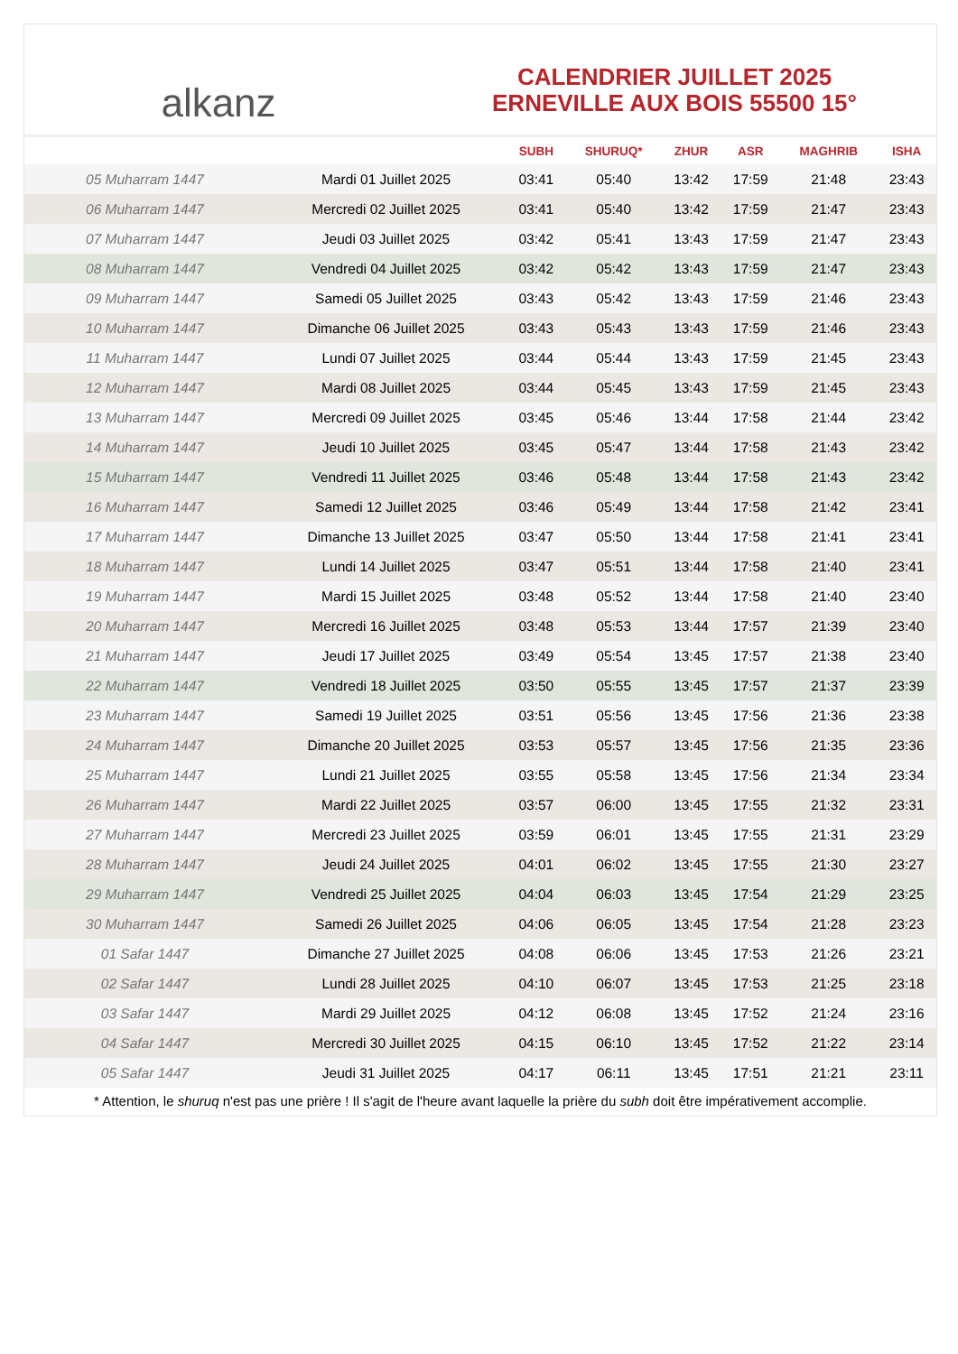alkanz
CALENDRIER JUILLET 2025
ERNEVILLE AUX BOIS 55500 15°
| | | SUBH | SHURUQ* | ZHUR | ASR | MAGHRIB | ISHA |
| --- | --- | --- | --- | --- | --- | --- | --- |
| 05 Muharram 1447 | Mardi 01 Juillet 2025 | 03:41 | 05:40 | 13:42 | 17:59 | 21:48 | 23:43 |
| 06 Muharram 1447 | Mercredi 02 Juillet 2025 | 03:41 | 05:40 | 13:42 | 17:59 | 21:47 | 23:43 |
| 07 Muharram 1447 | Jeudi 03 Juillet 2025 | 03:42 | 05:41 | 13:43 | 17:59 | 21:47 | 23:43 |
| 08 Muharram 1447 | Vendredi 04 Juillet 2025 | 03:42 | 05:42 | 13:43 | 17:59 | 21:47 | 23:43 |
| 09 Muharram 1447 | Samedi 05 Juillet 2025 | 03:43 | 05:42 | 13:43 | 17:59 | 21:46 | 23:43 |
| 10 Muharram 1447 | Dimanche 06 Juillet 2025 | 03:43 | 05:43 | 13:43 | 17:59 | 21:46 | 23:43 |
| 11 Muharram 1447 | Lundi 07 Juillet 2025 | 03:44 | 05:44 | 13:43 | 17:59 | 21:45 | 23:43 |
| 12 Muharram 1447 | Mardi 08 Juillet 2025 | 03:44 | 05:45 | 13:43 | 17:59 | 21:45 | 23:43 |
| 13 Muharram 1447 | Mercredi 09 Juillet 2025 | 03:45 | 05:46 | 13:44 | 17:58 | 21:44 | 23:42 |
| 14 Muharram 1447 | Jeudi 10 Juillet 2025 | 03:45 | 05:47 | 13:44 | 17:58 | 21:43 | 23:42 |
| 15 Muharram 1447 | Vendredi 11 Juillet 2025 | 03:46 | 05:48 | 13:44 | 17:58 | 21:43 | 23:42 |
| 16 Muharram 1447 | Samedi 12 Juillet 2025 | 03:46 | 05:49 | 13:44 | 17:58 | 21:42 | 23:41 |
| 17 Muharram 1447 | Dimanche 13 Juillet 2025 | 03:47 | 05:50 | 13:44 | 17:58 | 21:41 | 23:41 |
| 18 Muharram 1447 | Lundi 14 Juillet 2025 | 03:47 | 05:51 | 13:44 | 17:58 | 21:40 | 23:41 |
| 19 Muharram 1447 | Mardi 15 Juillet 2025 | 03:48 | 05:52 | 13:44 | 17:58 | 21:40 | 23:40 |
| 20 Muharram 1447 | Mercredi 16 Juillet 2025 | 03:48 | 05:53 | 13:44 | 17:57 | 21:39 | 23:40 |
| 21 Muharram 1447 | Jeudi 17 Juillet 2025 | 03:49 | 05:54 | 13:45 | 17:57 | 21:38 | 23:40 |
| 22 Muharram 1447 | Vendredi 18 Juillet 2025 | 03:50 | 05:55 | 13:45 | 17:57 | 21:37 | 23:39 |
| 23 Muharram 1447 | Samedi 19 Juillet 2025 | 03:51 | 05:56 | 13:45 | 17:56 | 21:36 | 23:38 |
| 24 Muharram 1447 | Dimanche 20 Juillet 2025 | 03:53 | 05:57 | 13:45 | 17:56 | 21:35 | 23:36 |
| 25 Muharram 1447 | Lundi 21 Juillet 2025 | 03:55 | 05:58 | 13:45 | 17:56 | 21:34 | 23:34 |
| 26 Muharram 1447 | Mardi 22 Juillet 2025 | 03:57 | 06:00 | 13:45 | 17:55 | 21:32 | 23:31 |
| 27 Muharram 1447 | Mercredi 23 Juillet 2025 | 03:59 | 06:01 | 13:45 | 17:55 | 21:31 | 23:29 |
| 28 Muharram 1447 | Jeudi 24 Juillet 2025 | 04:01 | 06:02 | 13:45 | 17:55 | 21:30 | 23:27 |
| 29 Muharram 1447 | Vendredi 25 Juillet 2025 | 04:04 | 06:03 | 13:45 | 17:54 | 21:29 | 23:25 |
| 30 Muharram 1447 | Samedi 26 Juillet 2025 | 04:06 | 06:05 | 13:45 | 17:54 | 21:28 | 23:23 |
| 01 Safar 1447 | Dimanche 27 Juillet 2025 | 04:08 | 06:06 | 13:45 | 17:53 | 21:26 | 23:21 |
| 02 Safar 1447 | Lundi 28 Juillet 2025 | 04:10 | 06:07 | 13:45 | 17:53 | 21:25 | 23:18 |
| 03 Safar 1447 | Mardi 29 Juillet 2025 | 04:12 | 06:08 | 13:45 | 17:52 | 21:24 | 23:16 |
| 04 Safar 1447 | Mercredi 30 Juillet 2025 | 04:15 | 06:10 | 13:45 | 17:52 | 21:22 | 23:14 |
| 05 Safar 1447 | Jeudi 31 Juillet 2025 | 04:17 | 06:11 | 13:45 | 17:51 | 21:21 | 23:11 |
* Attention, le shuruq n'est pas une prière ! Il s'agit de l'heure avant laquelle la prière du subh doit être impérativement accomplie.